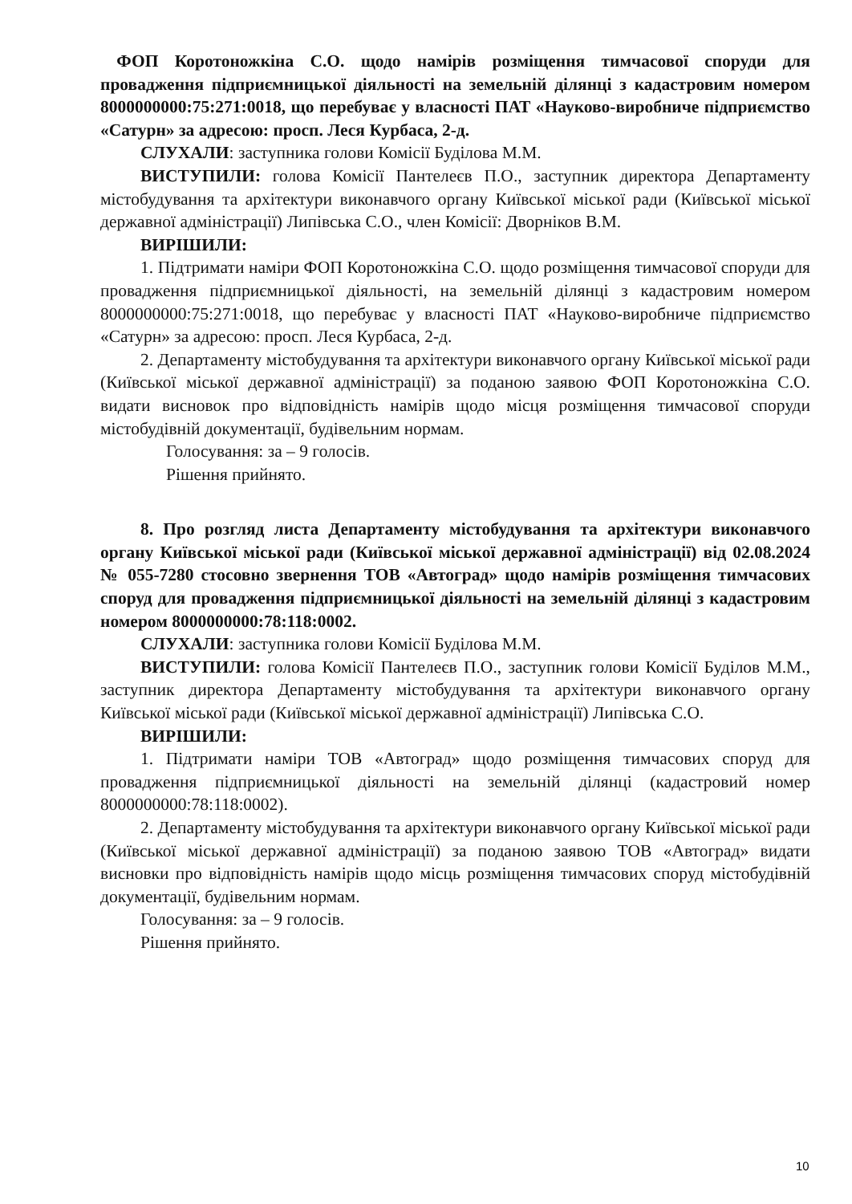ФОП Коротоножкіна С.О. щодо намірів розміщення тимчасової споруди для провадження підприємницької діяльності на земельній ділянці з кадастровим номером 8000000000:75:271:0018, що перебуває у власності ПАТ «Науково-виробниче підприємство «Сатурн» за адресою: просп. Леся Курбаса, 2-д.
СЛУХАЛИ: заступника голови Комісії Буділова М.М.
ВИСТУПИЛИ: голова Комісії Пантелеєв П.О., заступник директора Департаменту містобудування та архітектури виконавчого органу Київської міської ради (Київської міської державної адміністрації) Липівська С.О., член Комісії: Дворніков В.М.
ВИРІШИЛИ:
1. Підтримати наміри ФОП Коротоножкіна С.О. щодо розміщення тимчасової споруди для провадження підприємницької діяльності, на земельній ділянці з кадастровим номером 8000000000:75:271:0018, що перебуває у власності ПАТ «Науково-виробниче підприємство «Сатурн» за адресою: просп. Леся Курбаса, 2-д.
2. Департаменту містобудування та архітектури виконавчого органу Київської міської ради (Київської міської державної адміністрації) за поданою заявою ФОП Коротоножкіна С.О. видати висновок про відповідність намірів щодо місця розміщення тимчасової споруди містобудівній документації, будівельним нормам.
Голосування: за – 9 голосів.
Рішення прийнято.
8. Про розгляд листа Департаменту містобудування та архітектури виконавчого органу Київської міської ради (Київської міської державної адміністрації) від 02.08.2024 № 055-7280 стосовно звернення ТОВ «Автоград» щодо намірів розміщення тимчасових споруд для провадження підприємницької діяльності на земельній ділянці з кадастровим номером 8000000000:78:118:0002.
СЛУХАЛИ: заступника голови Комісії Буділова М.М.
ВИСТУПИЛИ: голова Комісії Пантелеєв П.О., заступник голови Комісії Буділов М.М., заступник директора Департаменту містобудування та архітектури виконавчого органу Київської міської ради (Київської міської державної адміністрації) Липівська С.О.
ВИРІШИЛИ:
1. Підтримати наміри ТОВ «Автоград» щодо розміщення тимчасових споруд для провадження підприємницької діяльності на земельній ділянці (кадастровий номер 8000000000:78:118:0002).
2. Департаменту містобудування та архітектури виконавчого органу Київської міської ради (Київської міської державної адміністрації) за поданою заявою ТОВ «Автоград» видати висновки про відповідність намірів щодо місць розміщення тимчасових споруд містобудівній документації, будівельним нормам.
Голосування: за – 9 голосів.
Рішення прийнято.
10